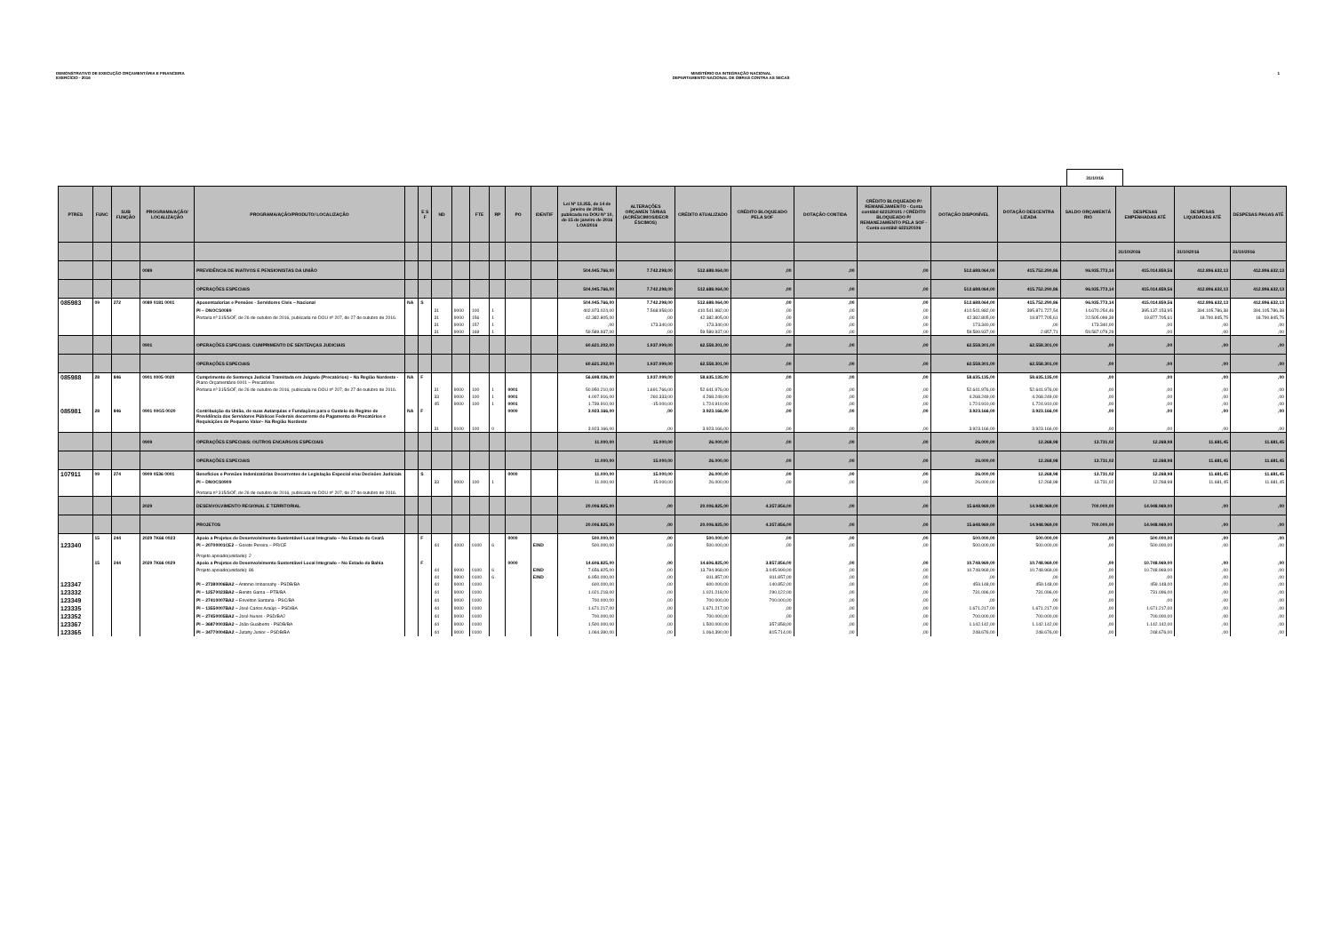DEMONSTRATIVO DE EXECUÇÃO ORÇAMENTÁRIA E FINANCEIRA
EXERCÍCIO - 2016
MINISTÉRIO DA INTEGRAÇÃO NACIONAL
DEPARTAMENTO NACIONAL DE OBRAS CONTRA AS SECAS
1
31/10/16
| PTRES | FUNC | SUB FUNÇÃO | PROGRAMA/AÇÃO/ LOCALIZAÇÃO | PROGRAMA/AÇÃO/PRODUTO/ LOCALIZAÇÃO | | E S F | ND | | FTE | RP | PO | IDENTIF | Lei Nº 13.255, de 14 de janeiro de 2016, publicada no DOU Nº 10, de 15 de janeiro de 2016 LOA/2016 | ALTERAÇÕES ORÇAMEN TÁRIAS (ACRÉSCIMOS/DECR ÉSCIMOS) | CRÉDITO ATUALIZADO | CRÉDITO BLOQUEADO PELA SOF | DOTAÇÃO CONTIDA | CRÉDITO BLOQUEADO P/ REMANEJAMENTO - Conta contábil 622120101 / CRÉDITO BLOQUEADO P/ REMANEJAMENTO PELA SOF -Conta contábil 622120106 | DOTAÇÃO DISPONÍVEL | DOTAÇÃO DESCENTRA LIZADA | SALDO ORÇAMENTÁ RIO | DESPESAS EMPENHADAS ATÉ | DESPESAS LIQUIDADAS ATÉ | DESPESAS PAGAS ATÉ |
| --- | --- | --- | --- | --- | --- | --- | --- | --- | --- | --- | --- | --- | --- | --- | --- | --- | --- | --- | --- | --- | --- | --- | --- | --- |
| | | | | | | | | | | | | | | | | | | | | | | 31/10/2016 | 31/10/2016 | 31/10/2016 |
| | | | 0089 | PREVIDÊNCIA DE INATIVOS E PENSIONISTAS DA UNIÃO | | | | | | | | | 504.945.766,00 | 7.742.298,00 | 512.688.064,00 | ,00 | ,00 | ,00 | 512.688.064,00 | 415.752.290,86 | 96.935.773,14 | 415.014.859,56 | 412.896.632,13 | 412.896.632,13 |
| | | | | OPERAÇÕES ESPECIAIS | | | | | | | | | 504.945.766,00 | 7.742.298,00 | 512.688.064,00 | ,00 | ,00 | ,00 | 512.688.064,00 | 415.752.290,86 | 96.935.773,14 | 415.014.859,56 | 412.896.632,13 | 412.896.632,13 |
| 085983 | 09 | 272 | 0089 0181 0001 | Aposentadorias e Pensões - Servidores Civis – Nacional | NA | S | | | | | | | 504.945.766,00 | 7.742.298,00 | 512.688.064,00 | ,00 | ,00 | ,00 | 512.688.064,00 | 415.752.290,86 | 96.935.773,14 | 415.014.859,56 | 412.896.632,13 | 412.896.632,13 |
| | | | | PI – DNOCS0089 | | | 31 | 9000 | 100 | 1 | | | 402.973.024,00 | 7.568.958,00 | 410.541.982,00 | ,00 | ,00 | ,00 | 410.541.982,00 | 395.871.727,54 | 14.670.254,46 | 395.137.153,95 | 394.105.786,38 | 394.105.786,38 |
| | | | | Portaria nº 315/SOF, de 26 de outubro de 2016, publicada no DOU nº 207, de 27 de outubro de 2016. | | | 31 | 9000 | 156 | 1 | | | 42.382.805,00 | ,00 | 42.382.805,00 | ,00 | ,00 | ,00 | 42.382.805,00 | 19.877.705,61 | 22.505.099,39 | 19.877.705,61 | 18.790.845,75 | 18.790.845,75 |
| | | | | | | | 31 | 9000 | 157 | 1 | | | ,00 | 173.340,00 | 173.340,00 | ,00 | ,00 | ,00 | 173.340,00 | ,00 | 173.340,00 | ,00 | ,00 | ,00 |
| | | | | | | | 31 | 9000 | 169 | 1 | | | 59.589.937,00 | ,00 | 59.589.937,00 | ,00 | ,00 | ,00 | 59.589.937,00 | 2.857,71 | 59.587.079,29 | ,00 | ,00 | ,00 |
| | | | 0901 | OPERAÇÕES ESPECIAIS: CUMPRIMENTO DE SENTENÇAS JUDICIAIS | | | | | | | | | 60.621.202,00 | 1.937.099,00 | 62.558.301,00 | ,00 | ,00 | ,00 | 62.558.301,00 | 62.558.301,00 | ,00 | ,00 | ,00 | ,00 |
| | | | | OPERAÇÕES ESPECIAIS | | | | | | | | | 60.621.202,00 | 1.937.099,00 | 62.558.301,00 | ,00 | ,00 | ,00 | 62.558.301,00 | 62.558.301,00 | ,00 | ,00 | ,00 | ,00 |
| 085988 | 28 | 846 | 0901 0005 0020 | Cumprimento de Sentença Judicial Transitada em Julgado (Precatórios) – Na Região Nordeste - Plano Orçamentário 0001 – Precatórios | NA | F | | | | | | | 56.698.036,00 | 1.937.099,00 | 58.635.135,00 | ,00 | ,00 | ,00 | 58.635.135,00 | 58.635.135,00 | ,00 | ,00 | ,00 | ,00 |
| | | | | Portaria nº 315/SOF, de 26 de outubro de 2016, publicada no DOU nº 207, de 27 de outubro de 2016. | | | 31 | 9000 | 100 | 1 | 0001 | | 50.950.210,00 | 1.691.766,00 | 52.641.976,00 | ,00 | ,00 | ,00 | 52.641.976,00 | 52.641.976,00 | ,00 | ,00 | ,00 | ,00 |
| | | | | | | | 33 | 9000 | 100 | 1 | 0001 | | 4.007.916,00 | 260.333,00 | 4.268.249,00 | ,00 | ,00 | ,00 | 4.268.249,00 | 4.268.249,00 | ,00 | ,00 | ,00 | ,00 |
| | | | | | | | 45 | 9000 | 100 | 1 | 0001 | | 1.739.910,00 | -15.000,00 | 1.724.910,00 | ,00 | ,00 | ,00 | 1.724.910,00 | 1.724.910,00 | ,00 | ,00 | ,00 | ,00 |
| 085981 | 28 | 846 | 0901 00G5 0020 | Contribuição da União, de suas Autarquias e Fundações para o Custeio do Regime de Previdência dos Servidores Públicos Federais decorrente do Pagamento de Precatórios e Requisições de Pequeno Valor– Na Região Nordeste | NA | F | | | | | 0000 | | 3.923.166,00 | ,00 | 3.923.166,00 | ,00 | ,00 | ,00 | 3.923.166,00 | 3.923.166,00 | ,00 | ,00 | ,00 | ,00 |
| | | | | | | | 31 | 9100 | 100 | 0 | | | 3.923.166,00 | ,00 | 3.923.166,00 | ,00 | ,00 | ,00 | 3.923.166,00 | 3.923.166,00 | ,00 | ,00 | ,00 | ,00 |
| | | | 0909 | OPERAÇÕES ESPECIAIS: OUTROS ENCARGOS ESPECIAIS | | | | | | | | | 11.000,00 | 15.000,00 | 26.000,00 | ,00 | ,00 | ,00 | 26.000,00 | 12.268,98 | 13.731,02 | 12.268,98 | 11.681,45 | 11.681,45 |
| | | | | OPERAÇÕES ESPECIAIS | | | | | | | | | 11.000,00 | 15.000,00 | 26.000,00 | ,00 | ,00 | ,00 | 26.000,00 | 12.268,98 | 13.731,02 | 12.268,98 | 11.681,45 | 11.681,45 |
| 107911 | 09 | 274 | 0909 0536 0001 | Benefícios e Pensões Indenizatórias Decorrentes de Legislação Especial e/ou Decisões Judiciais | | S | | | | | 0000 | | 11.000,00 | 15.000,00 | 26.000,00 | ,00 | ,00 | ,00 | 26.000,00 | 12.268,98 | 13.731,02 | 12.268,98 | 11.681,45 | 11.681,45 |
| | | | | PI – DNOCS0909 Portaria nº 315/SOF, de 26 de outubro de 2016, publicada no DOU nº 207, de 27 de outubro de 2016. | | | 33 | 9000 | 100 | 1 | | | 11.000,00 | 15.000,00 | 26.000,00 | ,00 | ,00 | ,00 | 26.000,00 | 12.268,98 | 13.731,02 | 12.268,98 | 11.681,45 | 11.681,45 |
| | | | 2029 | DESENVOLVIMENTO REGIONAL E TERRITORIAL | | | | | | | | | 20.006.825,00 | ,00 | 20.006.825,00 | 4.357.856,00 | ,00 | ,00 | 15.648.969,00 | 14.948.969,00 | 700.000,00 | 14.948.969,00 | ,00 | ,00 |
| | | | | PROJETOS | | | | | | | | | 20.006.825,00 | ,00 | 20.006.825,00 | 4.357.856,00 | ,00 | ,00 | 15.648.969,00 | 14.948.969,00 | 700.000,00 | 14.948.969,00 | ,00 | ,00 |
| | 15 | 244 | 2029 7K66 0023 | Apoio a Projetos de Desenvolvimento Sustentável Local Integrado – No Estado do Ceará | | F | | | | | 0000 | | 500.000,00 | ,00 | 500.000,00 | ,00 | ,00 | ,00 | 500.000,00 | 500.000,00 | ,00 | 500.000,00 | ,00 | ,00 |
| 123340 | | | | PI – 20700001CE2 – Gorete Pereira – PR/CE Projeto apoiado(unidade): 2 | | | 44 | 4000 | 0100 | 6 | | EIND | 500.000,00 | ,00 | 500.000,00 | ,00 | ,00 | ,00 | 500.000,00 | 500.000,00 | ,00 | 500.000,00 | ,00 | ,00 |
| | 15 | 244 | 2029 7K66 0029 | Apoio a Projetos de Desenvolvimento Sustentável Local Integrado – No Estado da Bahia | | F | | | | | 0000 | | 14.606.825,00 | ,00 | 14.606.825,00 | 3.857.856,00 | ,00 | ,00 | 10.748.969,00 | 10.748.969,00 | ,00 | 10.748.969,00 | ,00 | ,00 |
| | | | | Projeto apoiado(unidade): 86 | | | 44 | 9000 | 0100 | 6 | | EIND | 7.656.825,00 | ,00 | 13.794.968,00 | 3.045.999,00 | ,00 | ,00 | 10.748.969,00 | 10.748.969,00 | ,00 | 10.748.969,00 | ,00 | ,00 |
| | | | | | | | 44 | 9900 | 0100 | 6 | | EIND | 6.950.000,00 | ,00 | 811.857,00 | 811.857,00 | ,00 | ,00 | ,00 | ,00 | ,00 | ,00 | ,00 | ,00 |
| 123347 | | | | PI – 27380006BA2 – Antonio Imbassahy - PSDB/BA | | | 44 | 9000 | 0100 | | | | 600.000,00 | ,00 | 600.000,00 | 140.852,00 | ,00 | ,00 | 459.148,00 | 459.148,00 | ,00 | 459.148,00 | ,00 | ,00 |
| 123332 | | | | PI – 12570023BA2 – Benito Gama – PTB/BA | | | 44 | 9000 | 0100 | | | | 1.021.218,00 | ,00 | 1.021.218,00 | 290.122,00 | ,00 | ,00 | 731.096,00 | 731.096,00 | ,00 | 731.096,00 | ,00 | ,00 |
| 123349 | | | | PI – 27410007BA2 – Erivelton Santana - PSC/BA | | | 44 | 9000 | 0100 | | | | 700.000,00 | ,00 | 700.000,00 | 700.000,00 | ,00 | ,00 | ,00 | ,00 | ,00 | ,00 | ,00 | ,00 |
| 123335 | | | | PI – 13550007BA2 – José Carlos Araújo – PSD/BA | | | 44 | 9000 | 0100 | | | | 1.671.217,00 | ,00 | 1.671.217,00 | ,00 | ,00 | ,00 | 1.671.217,00 | 1.671.217,00 | ,00 | 1.671.217,00 | ,00 | ,00 |
| 123352 | | | | PI – 27450005BA2 – José Nunes - PSD/BA2 | | | 44 | 9000 | 0100 | | | | 700.000,00 | ,00 | 700.000,00 | ,00 | ,00 | ,00 | 700.000,00 | 700.000,00 | ,00 | 700.000,00 | ,00 | ,00 |
| 123367 | | | | PI – 36870003BA2 – João Gualberto - PSDB/BA | | | 44 | 9000 | 0100 | | | | 1.500.000,00 | ,00 | 1.500.000,00 | 357.858,00 | ,00 | ,00 | 1.142.142,00 | 1.142.142,00 | ,00 | 1.142.142,00 | ,00 | ,00 |
| 123365 | | | | PI – 34770004BA2 – Jutahy Junior – PSDB/BA | | | 44 | 9000 | 0100 | | | | 1.064.390,00 | ,00 | 1.064.390,00 | 815.714,00 | ,00 | ,00 | 248.676,00 | 248.676,00 | ,00 | 248.676,00 | ,00 | ,00 |